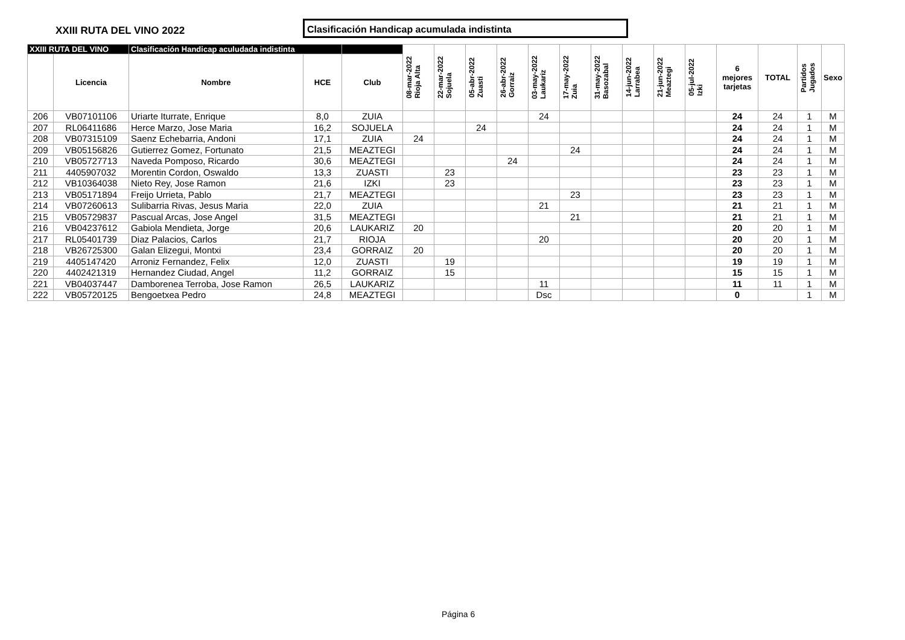XXIII RUTA DEL VINO 2022
Clasificación Handicap acumulada indistinta
| XXIII RUTA DEL VINO | | Clasificación Handicap aculudada indistinta | | | 08-mar-2022 Rioja Alta | 22-mar-2022 Sojuela | 05-abr-2022 Zuasti | 26-abr-2022 Gorraiz | 03-may-2022 Laukariz | 17-may-2022 Zuia | 31-may-2022 Basozabal | 14-jun-2022 Larrabea | 21-jun-2022 Meaztegi | 05-jul-2022 Izki | 6 mejores tarjetas | TOTAL | Partidos Jugados | Sexo |
| --- | --- | --- | --- | --- | --- | --- | --- | --- | --- | --- | --- | --- | --- | --- | --- | --- | --- | --- |
| | Licencia | Nombre | HCE | Club | | | | | | | | | | | | | | |
| 206 | VB07101106 | Uriarte Iturrate, Enrique | 8,0 | ZUIA | | | | | 24 | | | | | | 24 | 24 | 1 | M |
| 207 | RL06411686 | Herce Marzo, Jose Maria | 16,2 | SOJUELA | | | 24 | | | | | | | | 24 | 24 | 1 | M |
| 208 | VB07315109 | Saenz Echebarria, Andoni | 17,1 | ZUIA | 24 | | | | | | | | | | 24 | 24 | 1 | M |
| 209 | VB05156826 | Gutierrez Gomez, Fortunato | 21,5 | MEAZTEGI | | | | | | 24 | | | | | 24 | 24 | 1 | M |
| 210 | VB05727713 | Naveda Pomposo, Ricardo | 30,6 | MEAZTEGI | | | | 24 | | | | | | | 24 | 24 | 1 | M |
| 211 | 4405907032 | Morentin Cordon, Oswaldo | 13,3 | ZUASTI | | 23 | | | | | | | | | 23 | 23 | 1 | M |
| 212 | VB10364038 | Nieto Rey, Jose Ramon | 21,6 | IZKI | | 23 | | | | | | | | | 23 | 23 | 1 | M |
| 213 | VB05171894 | Freijo Urrieta, Pablo | 21,7 | MEAZTEGI | | | | | | 23 | | | | | 23 | 23 | 1 | M |
| 214 | VB07260613 | Sulibarria Rivas, Jesus Maria | 22,0 | ZUIA | | | | | 21 | | | | | | 21 | 21 | 1 | M |
| 215 | VB05729837 | Pascual Arcas, Jose Angel | 31,5 | MEAZTEGI | | | | | | 21 | | | | | 21 | 21 | 1 | M |
| 216 | VB04237612 | Gabiola Mendieta, Jorge | 20,6 | LAUKARIZ | 20 | | | | | | | | | | 20 | 20 | 1 | M |
| 217 | RL05401739 | Diaz Palacios, Carlos | 21,7 | RIOJA | | | | | 20 | | | | | | 20 | 20 | 1 | M |
| 218 | VB26725300 | Galan Elizegui, Montxi | 23,4 | GORRAIZ | 20 | | | | | | | | | | 20 | 20 | 1 | M |
| 219 | 4405147420 | Arroniz Fernandez, Felix | 12,0 | ZUASTI | | 19 | | | | | | | | | 19 | 19 | 1 | M |
| 220 | 4402421319 | Hernandez Ciudad, Angel | 11,2 | GORRAIZ | | 15 | | | | | | | | | 15 | 15 | 1 | M |
| 221 | VB04037447 | Damborenea Terroba, Jose Ramon | 26,5 | LAUKARIZ | | | | | 11 | | | | | | 11 | 11 | 1 | M |
| 222 | VB05720125 | Bengoetxea Pedro | 24,8 | MEAZTEGI | | | | | Dsc | | | | | | 0 | | 1 | M |
Página 6